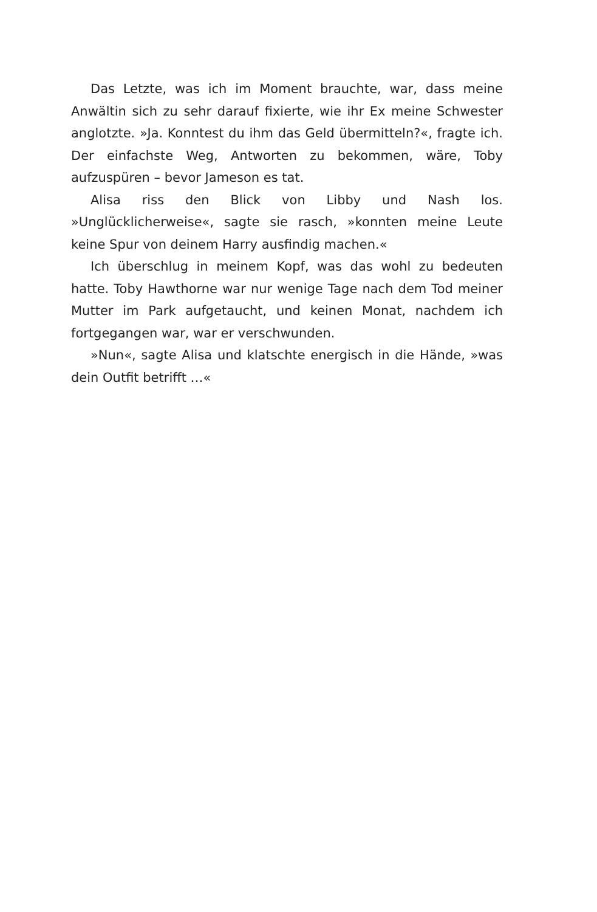Das Letzte, was ich im Moment brauchte, war, dass meine Anwältin sich zu sehr darauf fixierte, wie ihr Ex meine Schwester anglotzte. »Ja. Konntest du ihm das Geld übermitteln?«, fragte ich. Der einfachste Weg, Antworten zu bekommen, wäre, Toby aufzuspüren – bevor Jameson es tat.
Alisa riss den Blick von Libby und Nash los. »Unglücklicherweise«, sagte sie rasch, »konnten meine Leute keine Spur von deinem Harry ausfindig machen.«
Ich überschlug in meinem Kopf, was das wohl zu bedeuten hatte. Toby Hawthorne war nur wenige Tage nach dem Tod meiner Mutter im Park aufgetaucht, und keinen Monat, nachdem ich fortgegangen war, war er verschwunden.
»Nun«, sagte Alisa und klatschte energisch in die Hände, »was dein Outfit betrifft …«